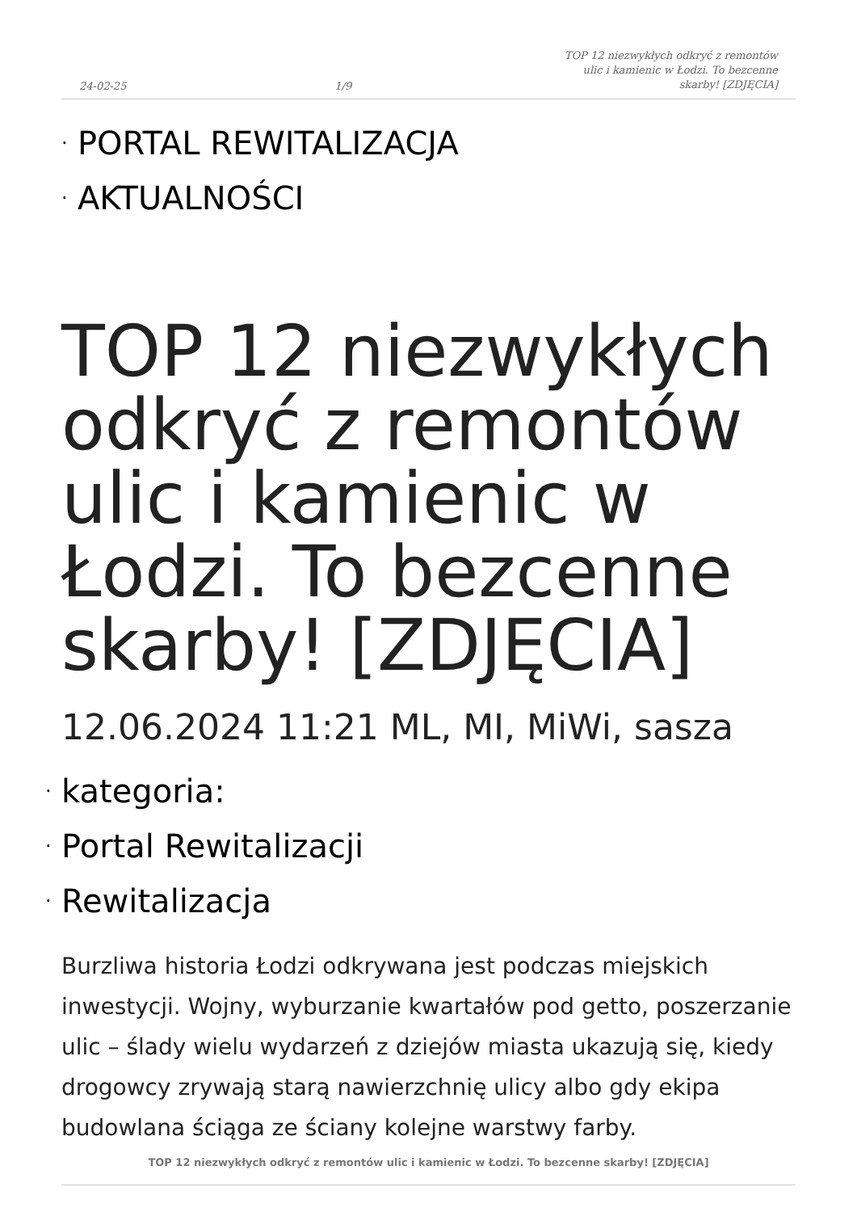24-02-25 1/9 TOP 12 niezwykłych odkryć z remontów ulic i kamienic w Łodzi. To bezcenne skarby! [ZDJĘCIA]
· PORTAL REWITALIZACJA
· AKTUALNOŚCI
TOP 12 niezwykłych odkryć z remontów ulic i kamienic w Łodzi. To bezcenne skarby! [ZDJĘCIA]
12.06.2024 11:21 ML, MI, MiWi, sasza
· kategoria:
· Portal Rewitalizacji
· Rewitalizacja
Burzliwa historia Łodzi odkrywana jest podczas miejskich inwestycji. Wojny, wyburzanie kwartałów pod getto, poszerzanie ulic – ślady wielu wydarzeń z dziejów miasta ukazują się, kiedy drogowcy zrywają starą nawierzchnię ulicy albo gdy ekipa budowlana ściąga ze ściany kolejne warstwy farby.
TOP 12 niezwykłych odkryć z remontów ulic i kamienic w Łodzi. To bezcenne skarby! [ZDJĘCIA]